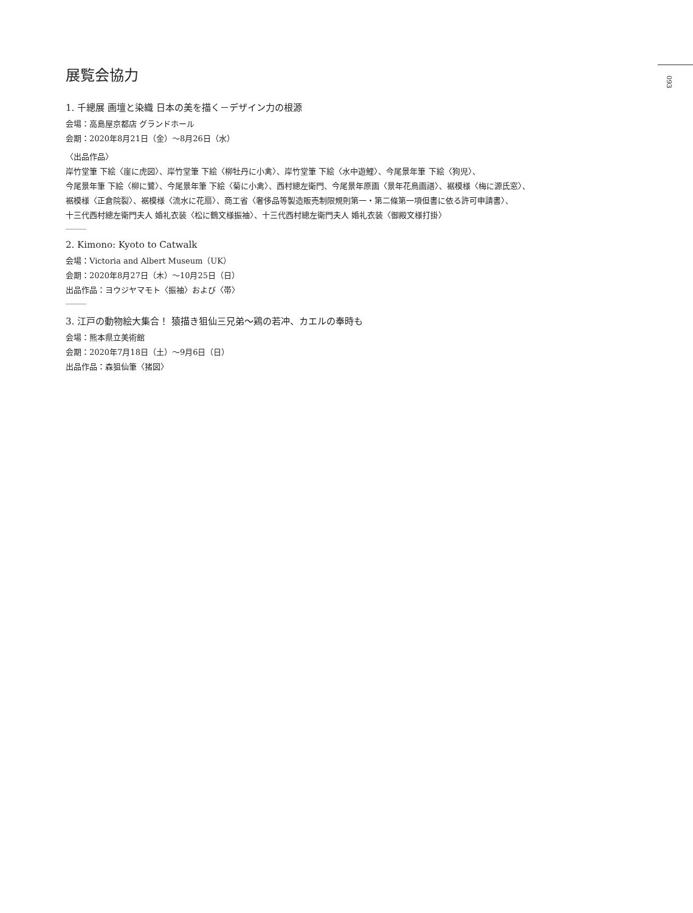093
展覧会協力
1. 千總展 画壇と染織 日本の美を描く－デザイン力の根源
会場：高島屋京都店 グランドホール
会期：2020年8月21日（金）～8月26日（水）
〈出品作品〉
岸竹堂筆 下絵〈崖に虎図〉、岸竹堂筆 下絵〈柳牡丹に小禽〉、岸竹堂筆 下絵〈水中遊鯉〉、今尾景年筆 下絵〈狗児〉、
今尾景年筆 下絵〈柳に鷺〉、今尾景年筆 下絵〈菊に小禽〉、西村總左衛門、今尾景年原画〈景年花鳥画譜〉、裾模様〈梅に源氏窓〉、
裾模様〈正倉院裂〉、裾模様〈流水に花扇〉、商工省〈奢侈品等製造販売制限規則第一・第二條第一項但書に依る許可申請書〉、
十三代西村總左衛門夫人 婚礼衣装〈松に鶴文様振袖〉、十三代西村總左衛門夫人 婚礼衣装〈御殿文様打掛〉
2. Kimono: Kyoto to Catwalk
会場：Victoria and Albert Museum（UK）
会期：2020年8月27日（木）～10月25日（日）
出品作品：ヨウジヤマモト〈振袖〉および〈帯〉
3. 江戸の動物絵大集合！ 猿描き狙仙三兄弟～鶏の若冲、カエルの奉時も
会場：熊本県立美術館
会期：2020年7月18日（土）～9月6日（日）
出品作品：森狙仙筆〈猪図〉